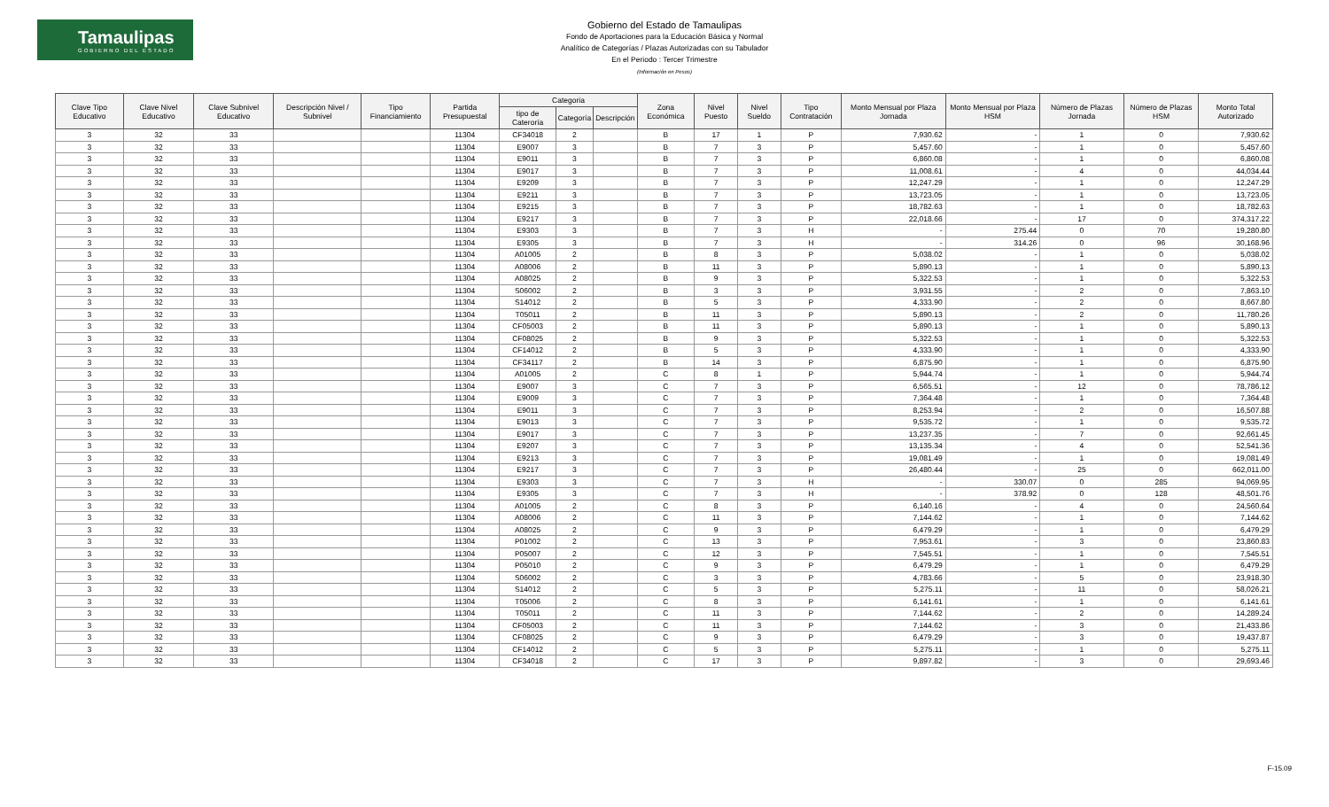Tamaulipas
GOBIERNO DEL ESTADO
Gobierno del Estado de Tamaulipas
Fondo de Aportaciones para la Educación Básica y Normal
Analítico de Categorías / Plazas Autorizadas con su Tabulador
En el Periodo : Tercer Trimestre
(Información en Pesos)
| Clave Tipo Educativo | Clave Nivel Educativo | Clave Subnivel Educativo | Descripción Nivel / Subnivel | Tipo Financiamiento | Partida Presupuestal | Categoria | | | Zona Económica | Nivel Puesto | Nivel Sueldo | Tipo Contratación | Monto Mensual por Plaza Jornada | Monto Mensual por Plaza HSM | Número de Plazas Jornada | Número de Plazas HSM | Monto Total Autorizado |
| --- | --- | --- | --- | --- | --- | --- | --- | --- | --- | --- | --- | --- | --- | --- | --- | --- | --- |
| | | | | | | tipo de Caterоría | Categoría | Descripción | | | | | | | | | |
| 3 | 32 | 33 | | | 11304 | CF34018 | 2 | | B | 17 | 1 | P | 7,930.62 | - | 1 | 0 | 7,930.62 |
| 3 | 32 | 33 | | | 11304 | E9007 | 3 | | B | 7 | 3 | P | 5,457.60 | - | 1 | 0 | 5,457.60 |
| 3 | 32 | 33 | | | 11304 | E9011 | 3 | | B | 7 | 3 | P | 6,860.08 | - | 1 | 0 | 6,860.08 |
| 3 | 32 | 33 | | | 11304 | E9017 | 3 | | B | 7 | 3 | P | 11,008.61 | - | 4 | 0 | 44,034.44 |
| 3 | 32 | 33 | | | 11304 | E9209 | 3 | | B | 7 | 3 | P | 12,247.29 | - | 1 | 0 | 12,247.29 |
| 3 | 32 | 33 | | | 11304 | E9211 | 3 | | B | 7 | 3 | P | 13,723.05 | - | 1 | 0 | 13,723.05 |
| 3 | 32 | 33 | | | 11304 | E9215 | 3 | | B | 7 | 3 | P | 18,782.63 | - | 1 | 0 | 18,782.63 |
| 3 | 32 | 33 | | | 11304 | E9217 | 3 | | B | 7 | 3 | P | 22,018.66 | - | 17 | 0 | 374,317.22 |
| 3 | 32 | 33 | | | 11304 | E9303 | 3 | | B | 7 | 3 | H | - | 275.44 | 0 | 70 | 19,280.80 |
| 3 | 32 | 33 | | | 11304 | E9305 | 3 | | B | 7 | 3 | H | - | 314.26 | 0 | 96 | 30,168.96 |
| 3 | 32 | 33 | | | 11304 | A01005 | 2 | | B | 8 | 3 | P | 5,038.02 | - | 1 | 0 | 5,038.02 |
| 3 | 32 | 33 | | | 11304 | A08006 | 2 | | B | 11 | 3 | P | 5,890.13 | - | 1 | 0 | 5,890.13 |
| 3 | 32 | 33 | | | 11304 | A08025 | 2 | | B | 9 | 3 | P | 5,322.53 | - | 1 | 0 | 5,322.53 |
| 3 | 32 | 33 | | | 11304 | S06002 | 2 | | B | 3 | 3 | P | 3,931.55 | - | 2 | 0 | 7,863.10 |
| 3 | 32 | 33 | | | 11304 | S14012 | 2 | | B | 5 | 3 | P | 4,333.90 | - | 2 | 0 | 8,667.80 |
| 3 | 32 | 33 | | | 11304 | T05011 | 2 | | B | 11 | 3 | P | 5,890.13 | - | 2 | 0 | 11,780.26 |
| 3 | 32 | 33 | | | 11304 | CF05003 | 2 | | B | 11 | 3 | P | 5,890.13 | - | 1 | 0 | 5,890.13 |
| 3 | 32 | 33 | | | 11304 | CF08025 | 2 | | B | 9 | 3 | P | 5,322.53 | - | 1 | 0 | 5,322.53 |
| 3 | 32 | 33 | | | 11304 | CF14012 | 2 | | B | 5 | 3 | P | 4,333.90 | - | 1 | 0 | 4,333.90 |
| 3 | 32 | 33 | | | 11304 | CF34117 | 2 | | B | 14 | 3 | P | 6,875.90 | - | 1 | 0 | 6,875.90 |
| 3 | 32 | 33 | | | 11304 | A01005 | 2 | | C | 8 | 1 | P | 5,944.74 | - | 1 | 0 | 5,944.74 |
| 3 | 32 | 33 | | | 11304 | E9007 | 3 | | C | 7 | 3 | P | 6,565.51 | - | 12 | 0 | 78,786.12 |
| 3 | 32 | 33 | | | 11304 | E9009 | 3 | | C | 7 | 3 | P | 7,364.48 | - | 1 | 0 | 7,364.48 |
| 3 | 32 | 33 | | | 11304 | E9011 | 3 | | C | 7 | 3 | P | 8,253.94 | - | 2 | 0 | 16,507.88 |
| 3 | 32 | 33 | | | 11304 | E9013 | 3 | | C | 7 | 3 | P | 9,535.72 | - | 1 | 0 | 9,535.72 |
| 3 | 32 | 33 | | | 11304 | E9017 | 3 | | C | 7 | 3 | P | 13,237.35 | - | 7 | 0 | 92,661.45 |
| 3 | 32 | 33 | | | 11304 | E9207 | 3 | | C | 7 | 3 | P | 13,135.34 | - | 4 | 0 | 52,541.36 |
| 3 | 32 | 33 | | | 11304 | E9213 | 3 | | C | 7 | 3 | P | 19,081.49 | - | 1 | 0 | 19,081.49 |
| 3 | 32 | 33 | | | 11304 | E9217 | 3 | | C | 7 | 3 | P | 26,480.44 | - | 25 | 0 | 662,011.00 |
| 3 | 32 | 33 | | | 11304 | E9303 | 3 | | C | 7 | 3 | H | - | 330.07 | 0 | 285 | 94,069.95 |
| 3 | 32 | 33 | | | 11304 | E9305 | 3 | | C | 7 | 3 | H | - | 378.92 | 0 | 128 | 48,501.76 |
| 3 | 32 | 33 | | | 11304 | A01005 | 2 | | C | 8 | 3 | P | 6,140.16 | - | 4 | 0 | 24,560.64 |
| 3 | 32 | 33 | | | 11304 | A08006 | 2 | | C | 11 | 3 | P | 7,144.62 | - | 1 | 0 | 7,144.62 |
| 3 | 32 | 33 | | | 11304 | A08025 | 2 | | C | 9 | 3 | P | 6,479.29 | - | 1 | 0 | 6,479.29 |
| 3 | 32 | 33 | | | 11304 | P01002 | 2 | | C | 13 | 3 | P | 7,953.61 | - | 3 | 0 | 23,860.83 |
| 3 | 32 | 33 | | | 11304 | P05007 | 2 | | C | 12 | 3 | P | 7,545.51 | - | 1 | 0 | 7,545.51 |
| 3 | 32 | 33 | | | 11304 | P05010 | 2 | | C | 9 | 3 | P | 6,479.29 | - | 1 | 0 | 6,479.29 |
| 3 | 32 | 33 | | | 11304 | S06002 | 2 | | C | 3 | 3 | P | 4,783.66 | - | 5 | 0 | 23,918.30 |
| 3 | 32 | 33 | | | 11304 | S14012 | 2 | | C | 5 | 3 | P | 5,275.11 | - | 11 | 0 | 58,026.21 |
| 3 | 32 | 33 | | | 11304 | T05006 | 2 | | C | 8 | 3 | P | 6,141.61 | - | 1 | 0 | 6,141.61 |
| 3 | 32 | 33 | | | 11304 | T05011 | 2 | | C | 11 | 3 | P | 7,144.62 | - | 2 | 0 | 14,289.24 |
| 3 | 32 | 33 | | | 11304 | CF05003 | 2 | | C | 11 | 3 | P | 7,144.62 | - | 3 | 0 | 21,433.86 |
| 3 | 32 | 33 | | | 11304 | CF08025 | 2 | | C | 9 | 3 | P | 6,479.29 | - | 3 | 0 | 19,437.87 |
| 3 | 32 | 33 | | | 11304 | CF14012 | 2 | | C | 5 | 3 | P | 5,275.11 | - | 1 | 0 | 5,275.11 |
| 3 | 32 | 33 | | | 11304 | CF34018 | 2 | | C | 17 | 3 | P | 9,897.82 | - | 3 | 0 | 29,693.46 |
F-15.09